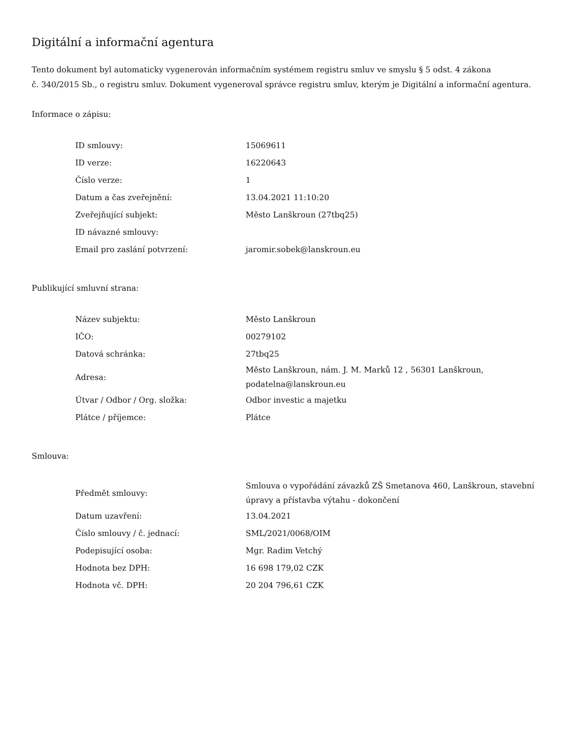Digitální a informační agentura
Tento dokument byl automaticky vygenerován informačním systémem registru smluv ve smyslu § 5 odst. 4 zákona
č. 340/2015 Sb., o registru smluv. Dokument vygeneroval správce registru smluv, kterým je Digitální a informační agentura.
Informace o zápisu:
| ID smlouvy: | 15069611 |
| ID verze: | 16220643 |
| Číslo verze: | 1 |
| Datum a čas zveřejnění: | 13.04.2021 11:10:20 |
| Zveřejňující subjekt: | Město Lanškroun (27tbq25) |
| ID návazné smlouvy: | |
| Email pro zaslání potvrzení: | jaromir.sobek@lanskroun.eu |
Publikující smluvní strana:
| Název subjektu: | Město Lanškroun |
| IČO: | 00279102 |
| Datová schránka: | 27tbq25 |
| Adresa: | Město Lanškroun, nám. J. M. Marků 12 , 56301 Lanškroun, podatelna@lanskroun.eu |
| Útvar / Odbor / Org. složka: | Odbor investic a majetku |
| Plátce / příjemce: | Plátce |
Smlouva:
| Předmět smlouvy: | Smlouva o vypořádání závazků ZŠ Smetanova 460, Lanškroun, stavební úpravy a přístavba výtahu - dokončení |
| Datum uzavření: | 13.04.2021 |
| Číslo smlouvy / č. jednací: | SML/2021/0068/OIM |
| Podepisující osoba: | Mgr. Radim Vetchý |
| Hodnota bez DPH: | 16 698 179,02 CZK |
| Hodnota vč. DPH: | 20 204 796,61 CZK |